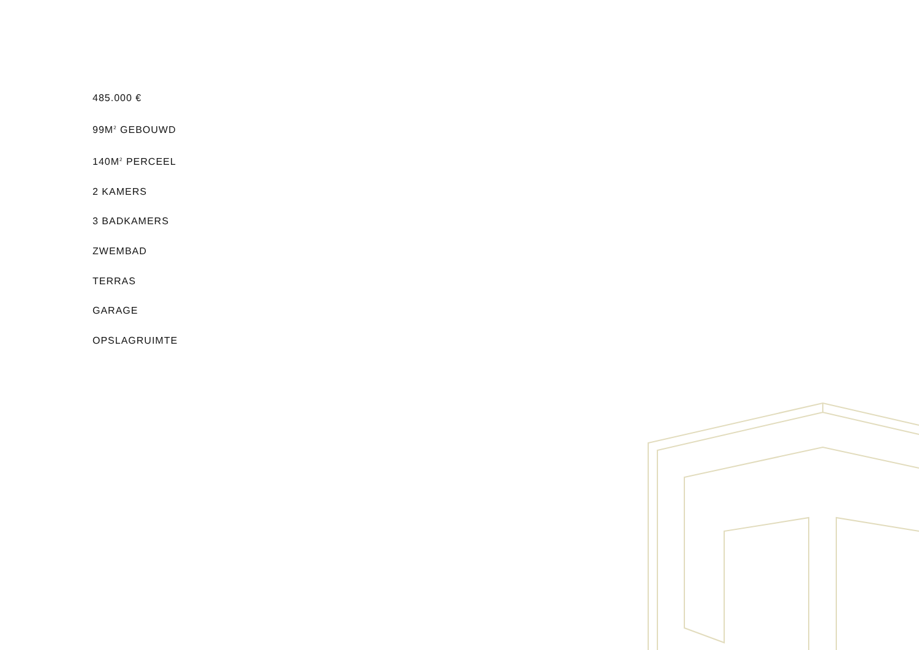485.000 €
99M<sup>2</sup> GEBOUWD
140M<sup>2</sup> PERCEEL
2 KAMERS
3 BADKAMERS
ZWEMBAD
TERRAS
GARAGE
OPSLAGRUIMTE